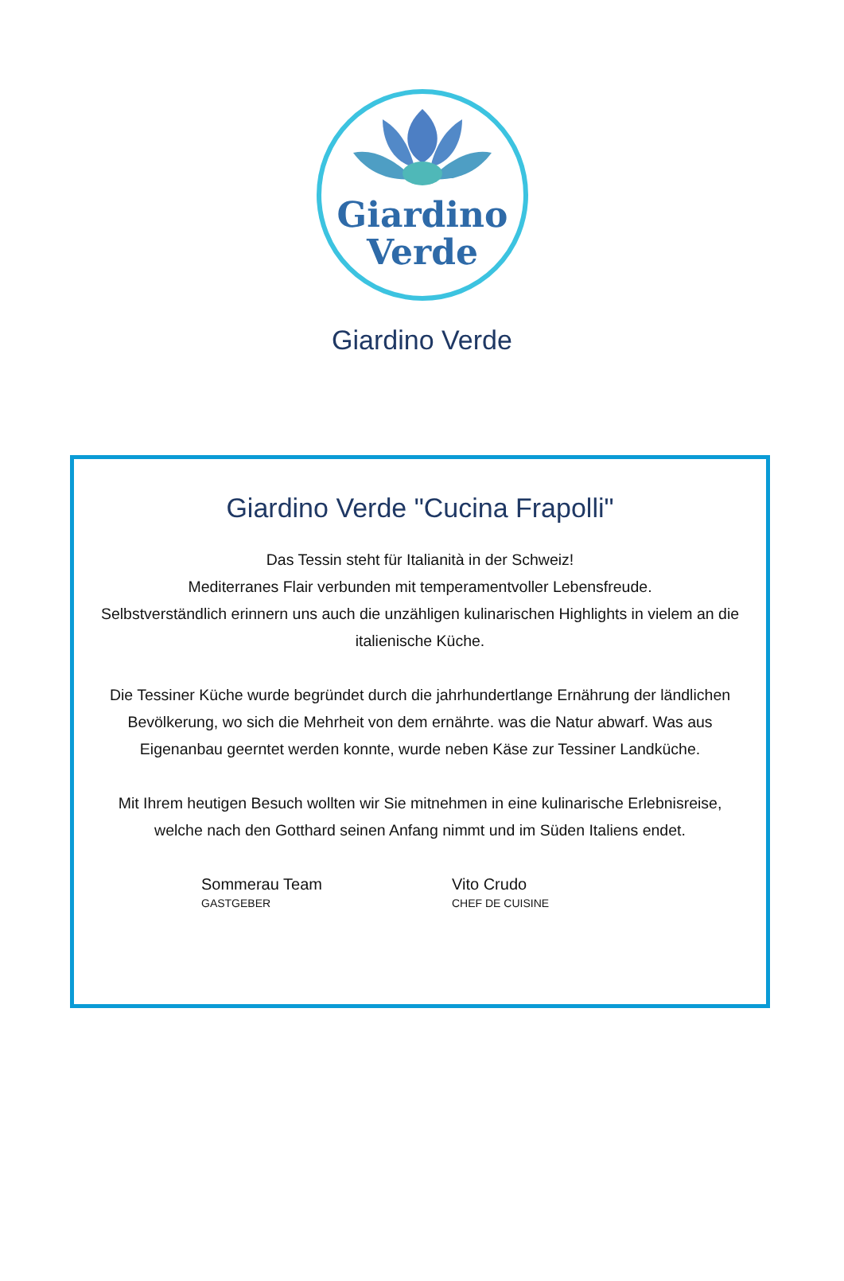Giardino
Verde
Giardino Verde
Giardino Verde "Cucina Frapolli"
Das Tessin steht für Italianità in der Schweiz!
Mediterranes Flair verbunden mit temperamentvoller Lebensfreude.
Selbstverständlich erinnern uns auch die unzähligen kulinarischen Highlights in vielem an die italienische Küche.
Die Tessiner Küche wurde begründet durch die jahrhundertlange Ernährung der ländlichen Bevölkerung, wo sich die Mehrheit von dem ernährte. was die Natur abwarf. Was aus Eigenanbau geerntet werden konnte, wurde neben Käse zur Tessiner Landküche.
Mit Ihrem heutigen Besuch wollten wir Sie mitnehmen in eine kulinarische Erlebnisreise, welche nach den Gotthard seinen Anfang nimmt und im Süden Italiens endet.
Sommerau Team
GASTGEBER
Vito Crudo
CHEF DE CUISINE